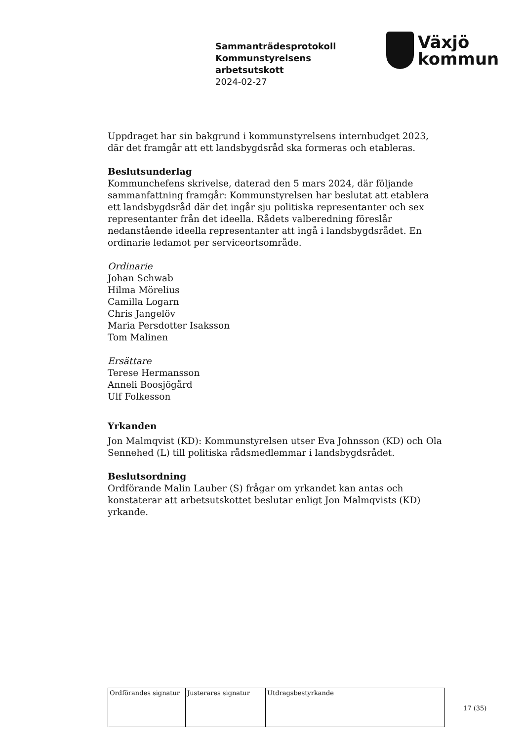Sammanträdesprotokoll
Kommunstyrelsens
arbetsutskott
2024-02-27
Växjö
kommun
Uppdraget har sin bakgrund i kommunstyrelsens internbudget 2023, där det framgår att ett landsbygdsråd ska formeras och etableras.
Beslutsunderlag
Kommunchefens skrivelse, daterad den 5 mars 2024, där följande sammanfattning framgår: Kommunstyrelsen har beslutat att etablera ett landsbygdsråd där det ingår sju politiska representanter och sex representanter från det ideella. Rådets valberedning föreslår nedanstående ideella representanter att ingå i landsbygdsrådet. En ordinarie ledamot per serviceortsområde.
Ordinarie
Johan Schwab
Hilma Mörelius
Camilla Logarn
Chris Jangelöv
Maria Persdotter Isaksson
Tom Malinen
Ersättare
Terese Hermansson
Anneli Boosjögård
Ulf Folkesson
Yrkanden
Jon Malmqvist (KD): Kommunstyrelsen utser Eva Johnsson (KD) och Ola Sennehed (L) till politiska rådsmedlemmar i landsbygdsrådet.
Beslutsordning
Ordförande Malin Lauber (S) frågar om yrkandet kan antas och konstaterar att arbetsutskottet beslutar enligt Jon Malmqvists (KD) yrkande.
| Ordförandes signatur | Justerares signatur | Utdragsbestyrkande |
17 (35)